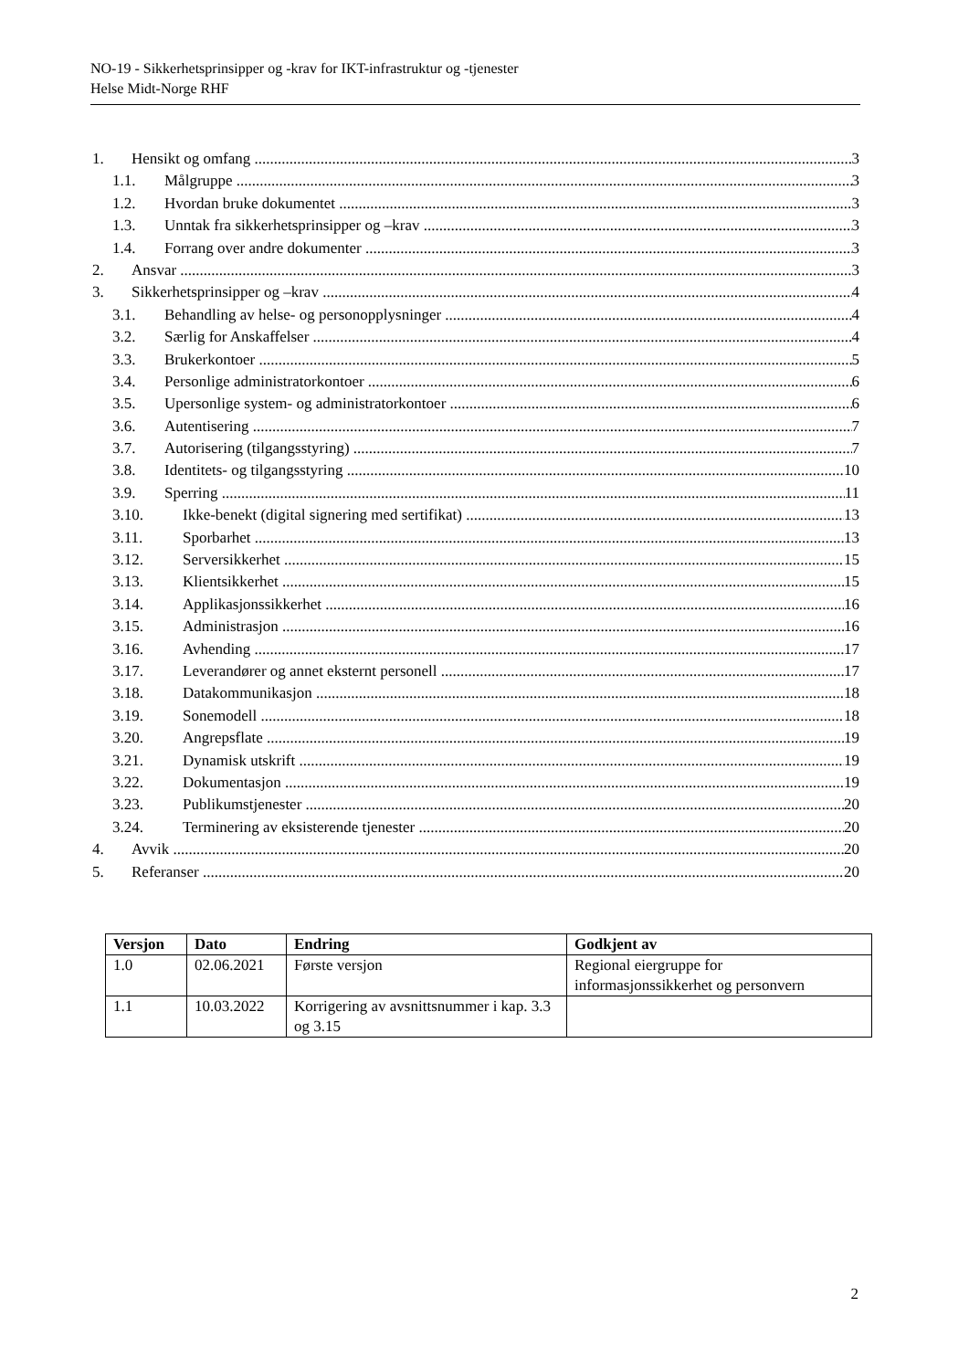NO-19 - Sikkerhetsprinsipper og -krav for IKT-infrastruktur og -tjenester
Helse Midt-Norge RHF
1. Hensikt og omfang 3
1.1. Målgruppe 3
1.2. Hvordan bruke dokumentet 3
1.3. Unntak fra sikkerhetsprinsipper og –krav 3
1.4. Forrang over andre dokumenter 3
2. Ansvar 3
3. Sikkerhetsprinsipper og –krav 4
3.1. Behandling av helse- og personopplysninger 4
3.2. Særlig for Anskaffelser 4
3.3. Brukerkontoer 5
3.4. Personlige administratorkontoer 6
3.5. Upersonlige system- og administratorkontoer 6
3.6. Autentisering 7
3.7. Autorisering (tilgangsstyring) 7
3.8. Identitets- og tilgangsstyring 10
3.9. Sperring 11
3.10. Ikke-benekt (digital signering med sertifikat) 13
3.11. Sporbarhet 13
3.12. Serversikkerhet 15
3.13. Klientsikkerhet 15
3.14. Applikasjonssikkerhet 16
3.15. Administrasjon 16
3.16. Avhending 17
3.17. Leverandører og annet eksternt personell 17
3.18. Datakommunikasjon 18
3.19. Sonemodell 18
3.20. Angrepsflate 19
3.21. Dynamisk utskrift 19
3.22. Dokumentasjon 19
3.23. Publikumstjenester 20
3.24. Terminering av eksisterende tjenester 20
4. Avvik 20
5. Referanser 20
| Versjon | Dato | Endring | Godkjent av |
| --- | --- | --- | --- |
| 1.0 | 02.06.2021 | Første versjon | Regional eiergruppe for informasjonssikkerhet og personvern |
| 1.1 | 10.03.2022 | Korrigering av avsnittsnummer i kap. 3.3 og 3.15 | |
2